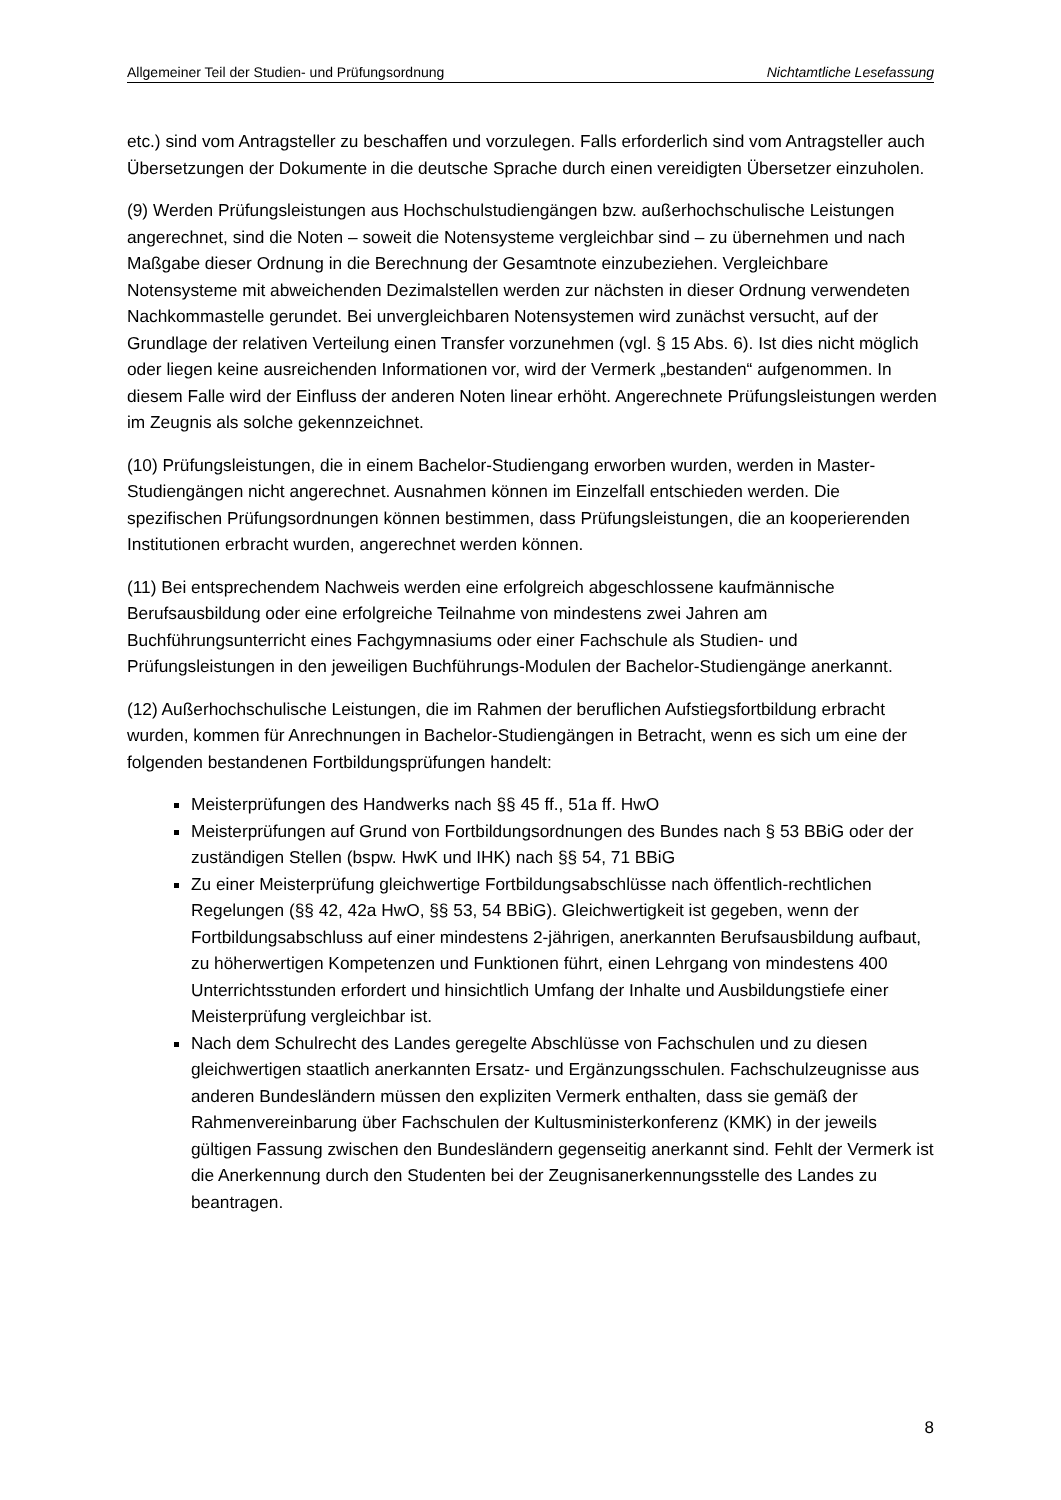Allgemeiner Teil der Studien- und Prüfungsordnung Nichtamtliche Lesefassung
etc.) sind vom Antragsteller zu beschaffen und vorzulegen. Falls erforderlich sind vom Antragsteller auch Übersetzungen der Dokumente in die deutsche Sprache durch einen vereidigten Übersetzer einzuholen.
(9) Werden Prüfungsleistungen aus Hochschulstudiengängen bzw. außerhochschulische Leistungen angerechnet, sind die Noten – soweit die Notensysteme vergleichbar sind – zu übernehmen und nach Maßgabe dieser Ordnung in die Berechnung der Gesamtnote einzubeziehen. Vergleichbare Notensysteme mit abweichenden Dezimalstellen werden zur nächsten in dieser Ordnung verwendeten Nachkommastelle gerundet. Bei unvergleichbaren Notensystemen wird zunächst versucht, auf der Grundlage der relativen Verteilung einen Transfer vorzunehmen (vgl. § 15 Abs. 6). Ist dies nicht möglich oder liegen keine ausreichenden Informationen vor, wird der Vermerk „bestanden“ aufgenommen. In diesem Falle wird der Einfluss der anderen Noten linear erhöht. Angerechnete Prüfungsleistungen werden im Zeugnis als solche gekennzeichnet.
(10) Prüfungsleistungen, die in einem Bachelor-Studiengang erworben wurden, werden in Master-Studiengängen nicht angerechnet. Ausnahmen können im Einzelfall entschieden werden. Die spezifischen Prüfungsordnungen können bestimmen, dass Prüfungsleistungen, die an kooperierenden Institutionen erbracht wurden, angerechnet werden können.
(11) Bei entsprechendem Nachweis werden eine erfolgreich abgeschlossene kaufmännische Berufsausbildung oder eine erfolgreiche Teilnahme von mindestens zwei Jahren am Buchführungsunterricht eines Fachgymnasiums oder einer Fachschule als Studien- und Prüfungsleistungen in den jeweiligen Buchführungs-Modulen der Bachelor-Studiengänge anerkannt.
(12) Außerhochschulische Leistungen, die im Rahmen der beruflichen Aufstiegsfortbildung erbracht wurden, kommen für Anrechnungen in Bachelor-Studiengängen in Betracht, wenn es sich um eine der folgenden bestandenen Fortbildungsprüfungen handelt:
Meisterprüfungen des Handwerks nach §§ 45 ff., 51a ff. HwO
Meisterprüfungen auf Grund von Fortbildungsordnungen des Bundes nach § 53 BBiG oder der zuständigen Stellen (bspw. HwK und IHK) nach §§ 54, 71 BBiG
Zu einer Meisterprüfung gleichwertige Fortbildungsabschlüsse nach öffentlich-rechtlichen Regelungen (§§ 42, 42a HwO, §§ 53, 54 BBiG). Gleichwertigkeit ist gegeben, wenn der Fortbildungsabschluss auf einer mindestens 2-jährigen, anerkannten Berufsausbildung aufbaut, zu höherwertigen Kompetenzen und Funktionen führt, einen Lehrgang von mindestens 400 Unterrichtsstunden erfordert und hinsichtlich Umfang der Inhalte und Ausbildungstiefe einer Meisterprüfung vergleichbar ist.
Nach dem Schulrecht des Landes geregelte Abschlüsse von Fachschulen und zu diesen gleichwertigen staatlich anerkannten Ersatz- und Ergänzungsschulen. Fachschulzeugnisse aus anderen Bundesländern müssen den expliziten Vermerk enthalten, dass sie gemäß der Rahmenvereinbarung über Fachschulen der Kultusministerkonferenz (KMK) in der jeweils gültigen Fassung zwischen den Bundesländern gegenseitig anerkannt sind. Fehlt der Vermerk ist die Anerkennung durch den Studenten bei der Zeugnisanerkennungsstelle des Landes zu beantragen.
8